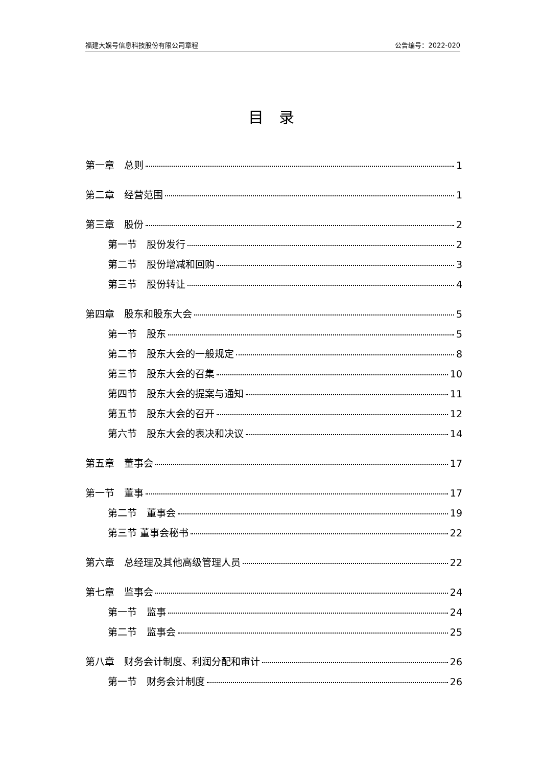福建大娱号信息科技股份有限公司章程 公告编号：2022-020
目　录
第一章　总则 1
第二章　经营范围 1
第三章　股份 2
第一节　股份发行 2
第二节　股份增减和回购 3
第三节　股份转让 4
第四章　股东和股东大会 5
第一节　股东 5
第二节　股东大会的一般规定 8
第三节　股东大会的召集 10
第四节　股东大会的提案与通知 11
第五节　股东大会的召开 12
第六节　股东大会的表决和决议 14
第五章　董事会 17
第一节　董事 17
第二节　董事会 19
第三节 董事会秘书 22
第六章　总经理及其他高级管理人员 22
第七章　监事会 24
第一节　监事 24
第二节　监事会 25
第八章　财务会计制度、利润分配和审计 26
第一节　财务会计制度 26